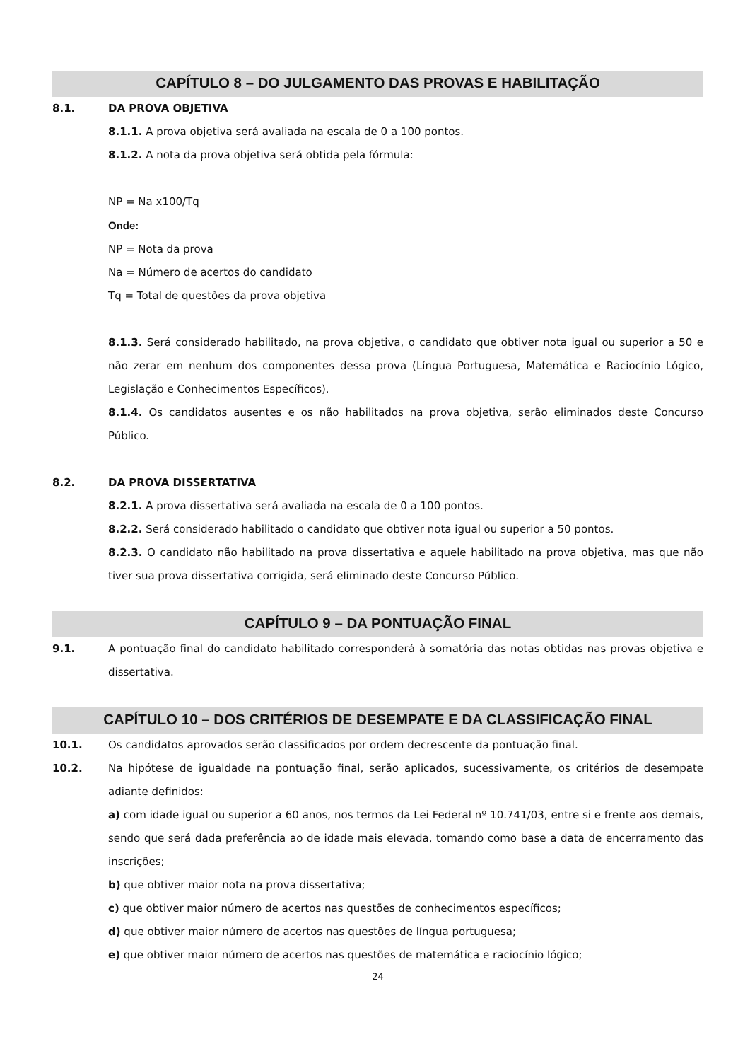CAPÍTULO 8 – DO JULGAMENTO DAS PROVAS E HABILITAÇÃO
8.1. DA PROVA OBJETIVA
8.1.1. A prova objetiva será avaliada na escala de 0 a 100 pontos.
8.1.2. A nota da prova objetiva será obtida pela fórmula:
NP = Na x100/Tq
Onde:
NP = Nota da prova
Na = Número de acertos do candidato
Tq = Total de questões da prova objetiva
8.1.3. Será considerado habilitado, na prova objetiva, o candidato que obtiver nota igual ou superior a 50 e não zerar em nenhum dos componentes dessa prova (Língua Portuguesa, Matemática e Raciocínio Lógico, Legislação e Conhecimentos Específicos).
8.1.4. Os candidatos ausentes e os não habilitados na prova objetiva, serão eliminados deste Concurso Público.
8.2. DA PROVA DISSERTATIVA
8.2.1. A prova dissertativa será avaliada na escala de 0 a 100 pontos.
8.2.2. Será considerado habilitado o candidato que obtiver nota igual ou superior a 50 pontos.
8.2.3. O candidato não habilitado na prova dissertativa e aquele habilitado na prova objetiva, mas que não tiver sua prova dissertativa corrigida, será eliminado deste Concurso Público.
CAPÍTULO 9 – DA PONTUAÇÃO FINAL
9.1. A pontuação final do candidato habilitado corresponderá à somatória das notas obtidas nas provas objetiva e dissertativa.
CAPÍTULO 10 – DOS CRITÉRIOS DE DESEMPATE E DA CLASSIFICAÇÃO FINAL
10.1. Os candidatos aprovados serão classificados por ordem decrescente da pontuação final.
10.2. Na hipótese de igualdade na pontuação final, serão aplicados, sucessivamente, os critérios de desempate adiante definidos:
a) com idade igual ou superior a 60 anos, nos termos da Lei Federal nº 10.741/03, entre si e frente aos demais, sendo que será dada preferência ao de idade mais elevada, tomando como base a data de encerramento das inscrições;
b) que obtiver maior nota na prova dissertativa;
c) que obtiver maior número de acertos nas questões de conhecimentos específicos;
d) que obtiver maior número de acertos nas questões de língua portuguesa;
e) que obtiver maior número de acertos nas questões de matemática e raciocínio lógico;
24